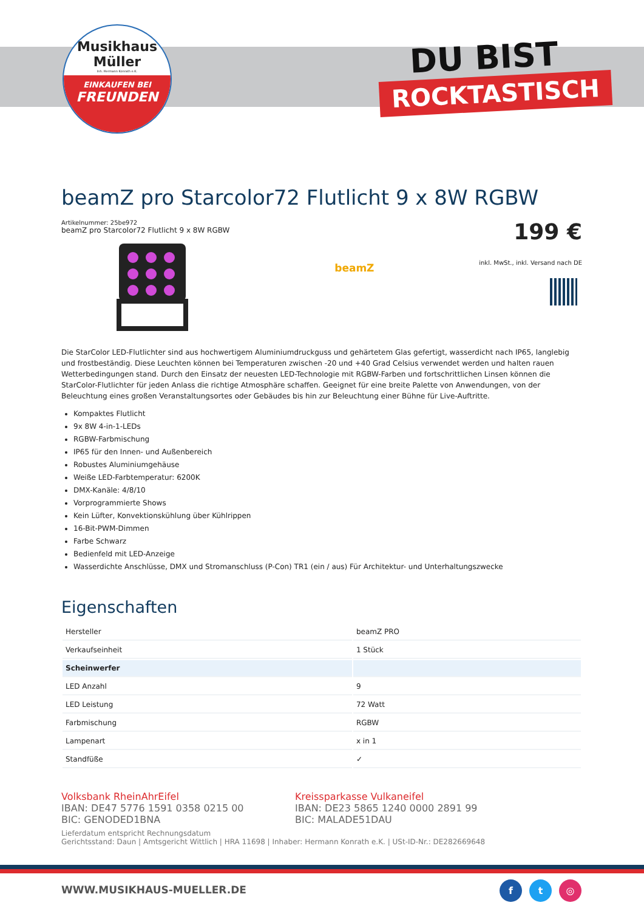Musikhaus
Müller
Inh. Hermann Konrath e.K.
EINKAUFEN BEI
FREUNDEN
DU BIST
ROCKTASTISCH
beamZ pro Starcolor72 Flutlicht 9 x 8W RGBW
Artikelnummer: 25be972
beamZ pro Starcolor72 Flutlicht 9 x 8W RGBW
beamZ
199 €
inkl. MwSt., inkl. Versand nach DE
Die StarColor LED-Flutlichter sind aus hochwertigem Aluminiumdruckguss und gehärtetem Glas gefertigt, wasserdicht nach IP65, langlebig und frostbeständig. Diese Leuchten können bei Temperaturen zwischen -20 und +40 Grad Celsius verwendet werden und halten rauen Wetterbedingungen stand. Durch den Einsatz der neuesten LED-Technologie mit RGBW-Farben und fortschrittlichen Linsen können die StarColor-Flutlichter für jeden Anlass die richtige Atmosphäre schaffen. Geeignet für eine breite Palette von Anwendungen, von der Beleuchtung eines großen Veranstaltungsortes oder Gebäudes bis hin zur Beleuchtung einer Bühne für Live-Auftritte.
Kompaktes Flutlicht
9x 8W 4-in-1-LEDs
RGBW-Farbmischung
IP65 für den Innen- und Außenbereich
Robustes Aluminiumgehäuse
Weiße LED-Farbtemperatur: 6200K
DMX-Kanäle: 4/8/10
Vorprogrammierte Shows
Kein Lüfter, Konvektionskühlung über Kühlrippen
16-Bit-PWM-Dimmen
Farbe Schwarz
Bedienfeld mit LED-Anzeige
Wasserdichte Anschlüsse, DMX und Stromanschluss (P-Con) TR1 (ein / aus) Für Architektur- und Unterhaltungszwecke
Eigenschaften
| Hersteller | beamZ PRO |
| Verkaufseinheit | 1 Stück |
| Scheinwerfer | |
| LED Anzahl | 9 |
| LED Leistung | 72 Watt |
| Farbmischung | RGBW |
| Lampenart | x in 1 |
| Standfüße | ✓ |
Volksbank RheinAhrEifel
IBAN: DE47 5776 1591 0358 0215 00
BIC: GENODED1BNA
Kreissparkasse Vulkaneifel
IBAN: DE23 5865 1240 0000 2891 99
BIC: MALADE51DAU
Lieferdatum entspricht Rechnungsdatum
Gerichtsstand: Daun | Amtsgericht Wittlich | HRA 11698 | Inhaber: Hermann Konrath e.K. | USt-ID-Nr.: DE282669648
WWW.MUSIKHAUS-MUELLER.DE f t ◎